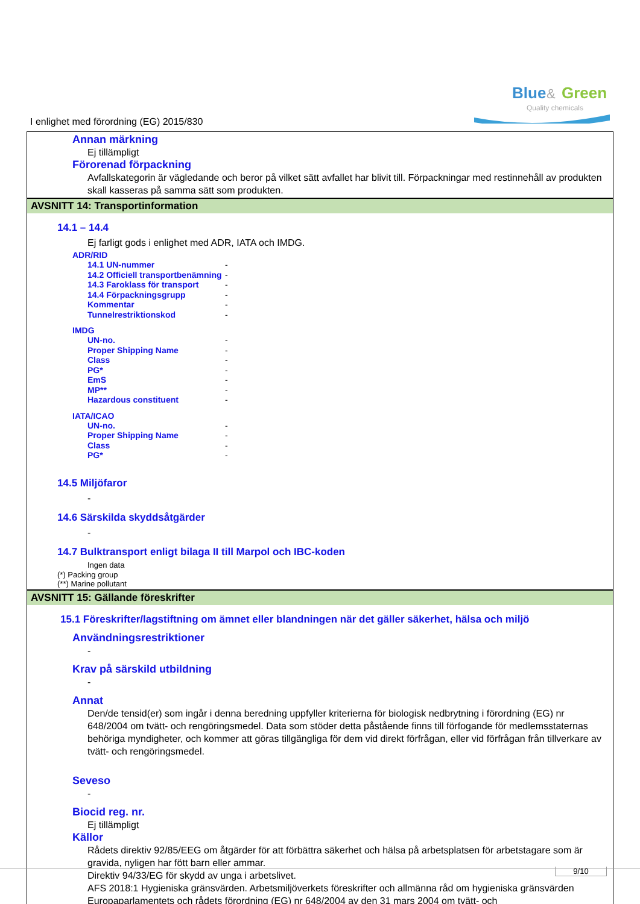Blue
&
Green
Quality chemicals
I enlighet med förordning (EG) 2015/830
Annan märkning
Ej tillämpligt
Förorenad förpackning
Avfallskategorin är vägledande och beror på vilket sätt avfallet har blivit till. Förpackningar med restinnehåll av produkten skall kasseras på samma sätt som produkten.
AVSNITT 14: Transportinformation
14.1 – 14.4
Ej farligt gods i enlighet med ADR, IATA och IMDG.
ADR/RID
| 14.1 UN-nummer | - |
| 14.2 Officiell transportbenämning | - |
| 14.3 Faroklass för transport | - |
| 14.4 Förpackningsgrupp | - |
| Kommentar | - |
| Tunnelrestriktionskod | - |
IMDG
| UN-no. | - |
| Proper Shipping Name | - |
| Class | - |
| PG* | - |
| EmS | - |
| MP** | - |
| Hazardous constituent | - |
IATA/ICAO
| UN-no. | - |
| Proper Shipping Name | - |
| Class | - |
| PG* | - |
14.5 Miljöfaror
-
14.6 Särskilda skyddsåtgärder
-
14.7 Bulktransport enligt bilaga II till Marpol och IBC-koden
Ingen data
(*) Packing group
(**) Marine pollutant
AVSNITT 15: Gällande föreskrifter
15.1 Föreskrifter/lagstiftning om ämnet eller blandningen när det gäller säkerhet, hälsa och miljö
Användningsrestriktioner
-
Krav på särskild utbildning
-
Annat
Den/de tensid(er) som ingår i denna beredning uppfyller kriterierna för biologisk nedbrytning i förordning (EG) nr 648/2004 om tvätt- och rengöringsmedel. Data som stöder detta påstående finns till förfogande för medlemsstaternas behöriga myndigheter, och kommer att göras tillgängliga för dem vid direkt förfrågan, eller vid förfrågan från tillverkare av tvätt- och rengöringsmedel.
Seveso
-
Biocid reg. nr.
Ej tillämpligt
Källor
Rådets direktiv 92/85/EEG om åtgärder för att förbättra säkerhet och hälsa på arbetsplatsen för arbetstagare som är gravida, nyligen har fött barn eller ammar.
Direktiv 94/33/EG för skydd av unga i arbetslivet.
AFS 2018:1 Hygieniska gränsvärden. Arbetsmiljöverkets föreskrifter och allmänna råd om hygieniska gränsvärden
Europaparlamentets och rådets förordning (EG) nr 648/2004 av den 31 mars 2004 om tvätt- och
9/10